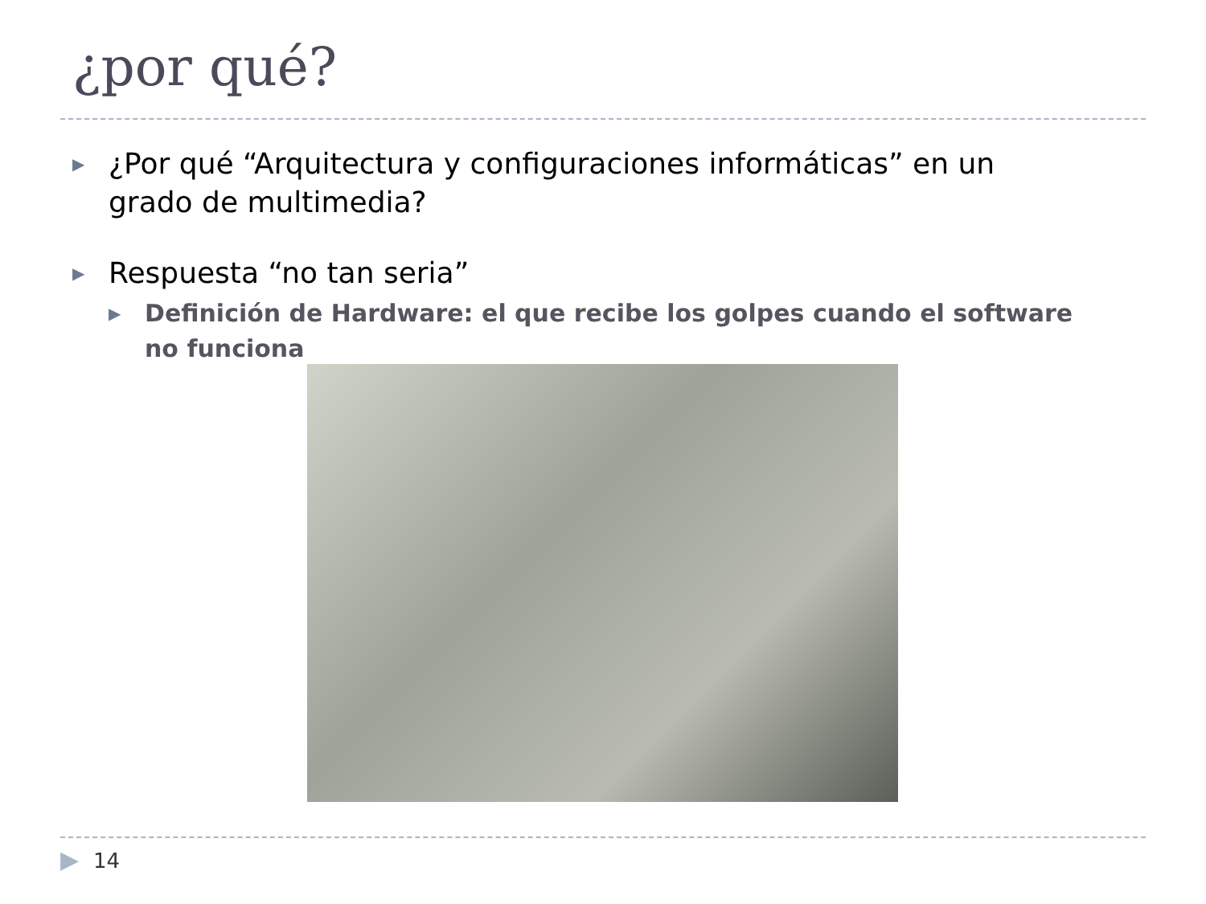¿por qué?
▶ ¿Por qué “Arquitectura y configuraciones informáticas” en un grado de multimedia?
▶ Respuesta “no tan seria”
▶ Definición de Hardware: el que recibe los golpes cuando el software no funciona
▶ 14